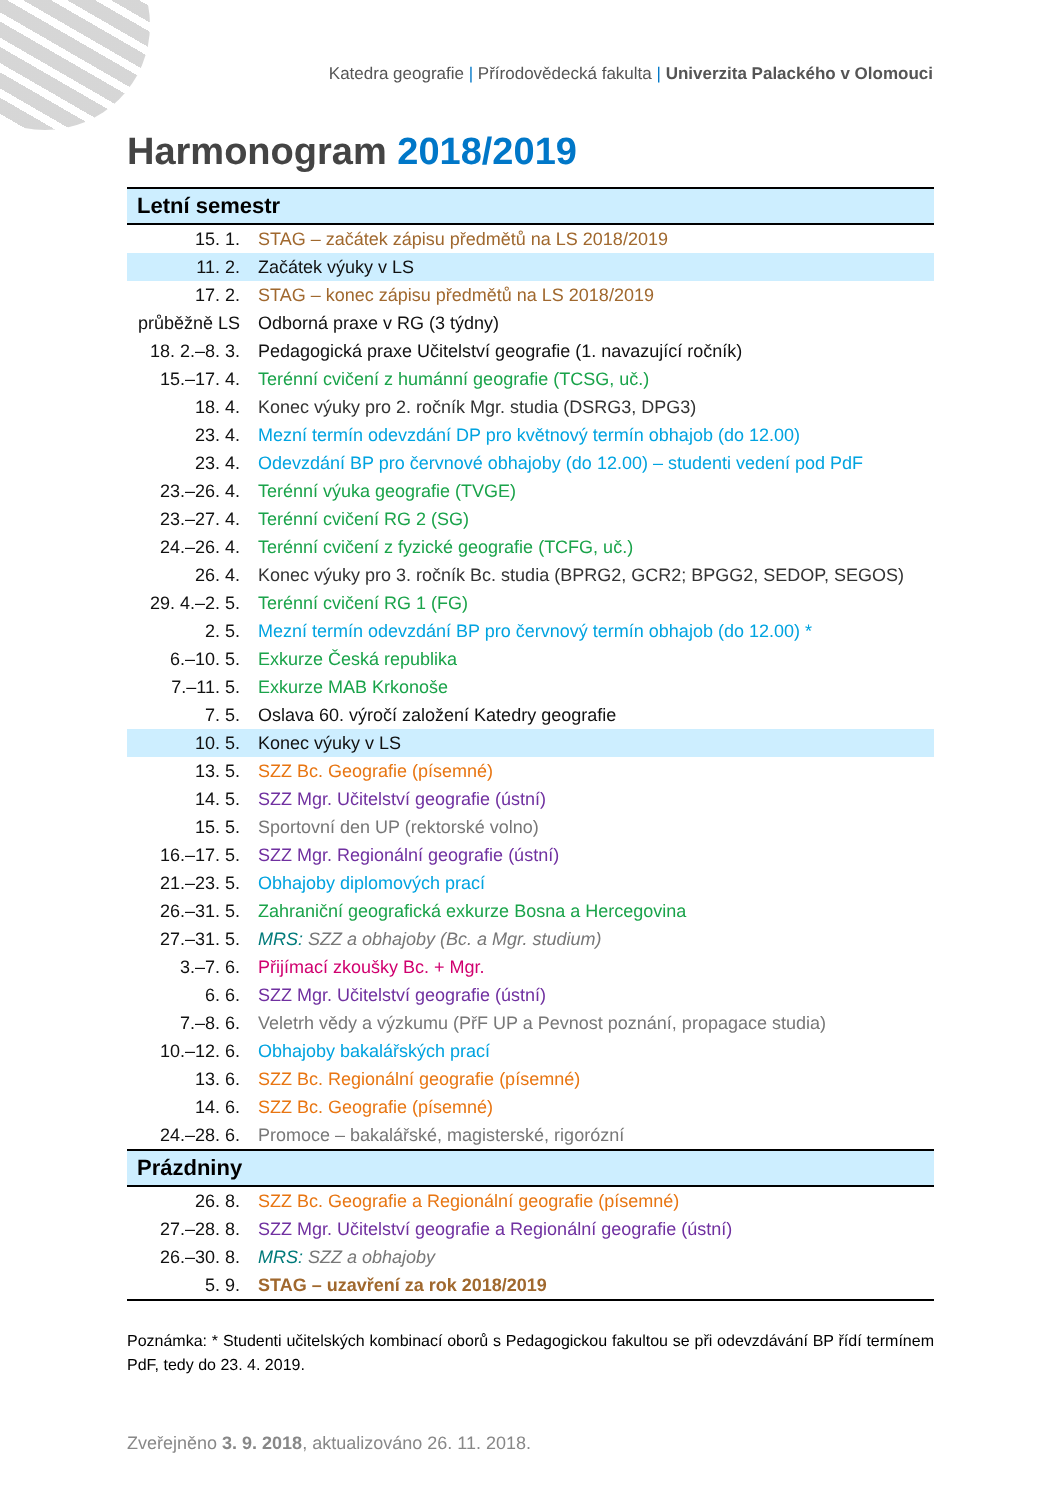Katedra geografie | Přírodovědecká fakulta | Univerzita Palackého v Olomouci
Harmonogram 2018/2019
| Letní semestr | |
| --- | --- |
| 15. 1. | STAG – začátek zápisu předmětů na LS 2018/2019 |
| 11. 2. | Začátek výuky v LS |
| 17. 2. | STAG – konec zápisu předmětů na LS 2018/2019 |
| průběžně LS | Odborná praxe v RG (3 týdny) |
| 18. 2.–8. 3. | Pedagogická praxe Učitelství geografie (1. navazující ročník) |
| 15.–17. 4. | Terénní cvičení z humánní geografie (TCSG, uč.) |
| 18. 4. | Konec výuky pro 2. ročník Mgr. studia (DSRG3, DPG3) |
| 23. 4. | Mezní termín odevzdání DP pro květnový termín obhajob (do 12.00) |
| 23. 4. | Odevzdání BP pro červnové obhajoby (do 12.00) – studenti vedení pod PdF |
| 23.–26. 4. | Terénní výuka geografie (TVGE) |
| 23.–27. 4. | Terénní cvičení RG 2 (SG) |
| 24.–26. 4. | Terénní cvičení z fyzické geografie (TCFG, uč.) |
| 26. 4. | Konec výuky pro 3. ročník Bc. studia (BPRG2, GCR2; BPGG2, SEDOP, SEGOS) |
| 29. 4.–2. 5. | Terénní cvičení RG 1 (FG) |
| 2. 5. | Mezní termín odevzdání BP pro červnový termín obhajob (do 12.00) * |
| 6.–10. 5. | Exkurze Česká republika |
| 7.–11. 5. | Exkurze MAB Krkonoše |
| 7. 5. | Oslava 60. výročí založení Katedry geografie |
| 10. 5. | Konec výuky v LS |
| 13. 5. | SZZ Bc. Geografie (písemné) |
| 14. 5. | SZZ Mgr. Učitelství geografie (ústní) |
| 15. 5. | Sportovní den UP (rektorské volno) |
| 16.–17. 5. | SZZ Mgr. Regionální geografie (ústní) |
| 21.–23. 5. | Obhajoby diplomových prací |
| 26.–31. 5. | Zahraniční geografická exkurze Bosna a Hercegovina |
| 27.–31. 5. | MRS: SZZ a obhajoby (Bc. a Mgr. studium) |
| 3.–7. 6. | Přijímací zkoušky Bc. + Mgr. |
| 6. 6. | SZZ Mgr. Učitelství geografie (ústní) |
| 7.–8. 6. | Veletrh vědy a výzkumu (PřF UP a Pevnost poznání, propagace studia) |
| 10.–12. 6. | Obhajoby bakalářských prací |
| 13. 6. | SZZ Bc. Regionální geografie (písemné) |
| 14. 6. | SZZ Bc. Geografie (písemné) |
| 24.–28. 6. | Promoce – bakalářské, magisterské, rigorózní |
| Prázdniny | |
| 26. 8. | SZZ Bc. Geografie a Regionální geografie (písemné) |
| 27.–28. 8. | SZZ Mgr. Učitelství geografie a Regionální geografie (ústní) |
| 26.–30. 8. | MRS: SZZ a obhajoby |
| 5. 9. | STAG – uzavření za rok 2018/2019 |
Poznámka: * Studenti učitelských kombinací oborů s Pedagogickou fakultou se při odevzdávání BP řídí termínem PdF, tedy do 23. 4. 2019.
Zveřejněno 3. 9. 2018, aktualizováno 26. 11. 2018.